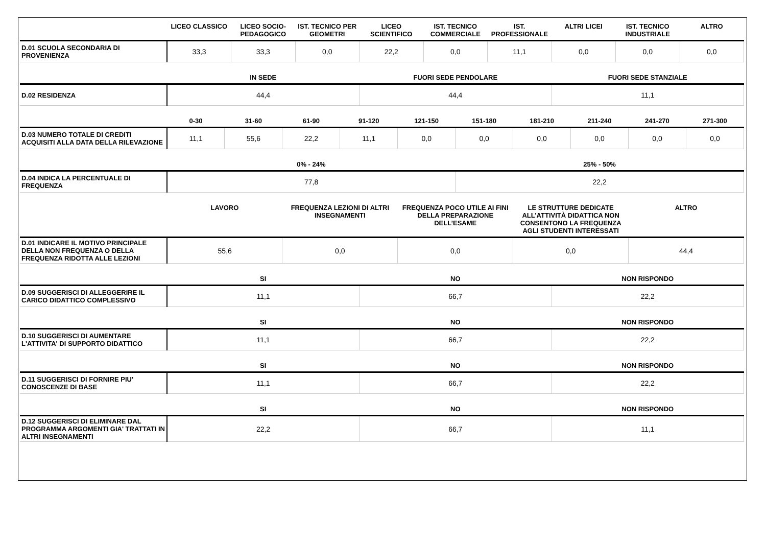| | LICEO CLASSICO | LICEO SOCIO-PEDAGOGICO | IST. TECNICO PER GEOMETRI | LICEO SCIENTIFICO | IST. TECNICO COMMERCIALE | IST. PROFESSIONALE | ALTRI LICEI | IST. TECNICO INDUSTRIALE | ALTRO |
| --- | --- | --- | --- | --- | --- | --- | --- | --- | --- |
| D.01 SCUOLA SECONDARIA DI PROVENIENZA | 33,3 | 33,3 | 0,0 | 22,2 | 0,0 | 11,1 | 0,0 | 0,0 | 0,0 |
| | IN SEDE | FUORI SEDE PENDOLARE | FUORI SEDE STANZIALE |
| --- | --- | --- | --- |
| D.02 RESIDENZA | 44,4 | 44,4 | 11,1 |
| | 0-30 | 31-60 | 61-90 | 91-120 | 121-150 | 151-180 | 181-210 | 211-240 | 241-270 | 271-300 |
| --- | --- | --- | --- | --- | --- | --- | --- | --- | --- | --- |
| D.03 NUMERO TOTALE DI CREDITI ACQUISITI ALLA DATA DELLA RILEVAZIONE | 11,1 | 55,6 | 22,2 | 11,1 | 0,0 | 0,0 | 0,0 | 0,0 | 0,0 | 0,0 |
| | 0% - 24% | 25% - 50% |
| --- | --- | --- |
| D.04 INDICA LA PERCENTUALE DI FREQUENZA | 77,8 | 22,2 |
| | LAVORO | FREQUENZA LEZIONI DI ALTRI INSEGNAMENTI | FREQUENZA POCO UTILE AI FINI DELLA PREPARAZIONE DELL’ESAME | LE STRUTTURE DEDICATE ALL’ATTIVITÀ DIDATTICA NON CONSENTONO LA FREQUENZA AGLI STUDENTI INTERESSATI | ALTRO |
| --- | --- | --- | --- | --- | --- |
| D.01 INDICARE IL MOTIVO PRINCIPALE DELLA NON FREQUENZA O DELLA FREQUENZA RIDOTTA ALLE LEZIONI | 55,6 | 0,0 | 0,0 | 0,0 | 44,4 |
| | SI | NO | NON RISPONDO |
| --- | --- | --- | --- |
| D.09 SUGGERISCI DI ALLEGGERIRE IL CARICO DIDATTICO COMPLESSIVO | 11,1 | 66,7 | 22,2 |
| | SI | NO | NON RISPONDO |
| --- | --- | --- | --- |
| D.10 SUGGERISCI DI AUMENTARE L'ATTIVITA' DI SUPPORTO DIDATTICO | 11,1 | 66,7 | 22,2 |
| | SI | NO | NON RISPONDO |
| --- | --- | --- | --- |
| D.11 SUGGERISCI DI FORNIRE PIU' CONOSCENZE DI BASE | 11,1 | 66,7 | 22,2 |
| | SI | NO | NON RISPONDO |
| --- | --- | --- | --- |
| D.12 SUGGERISCI DI ELIMINARE DAL PROGRAMMA ARGOMENTI GIA' TRATTATI IN ALTRI INSEGNAMENTI | 22,2 | 66,7 | 11,1 |